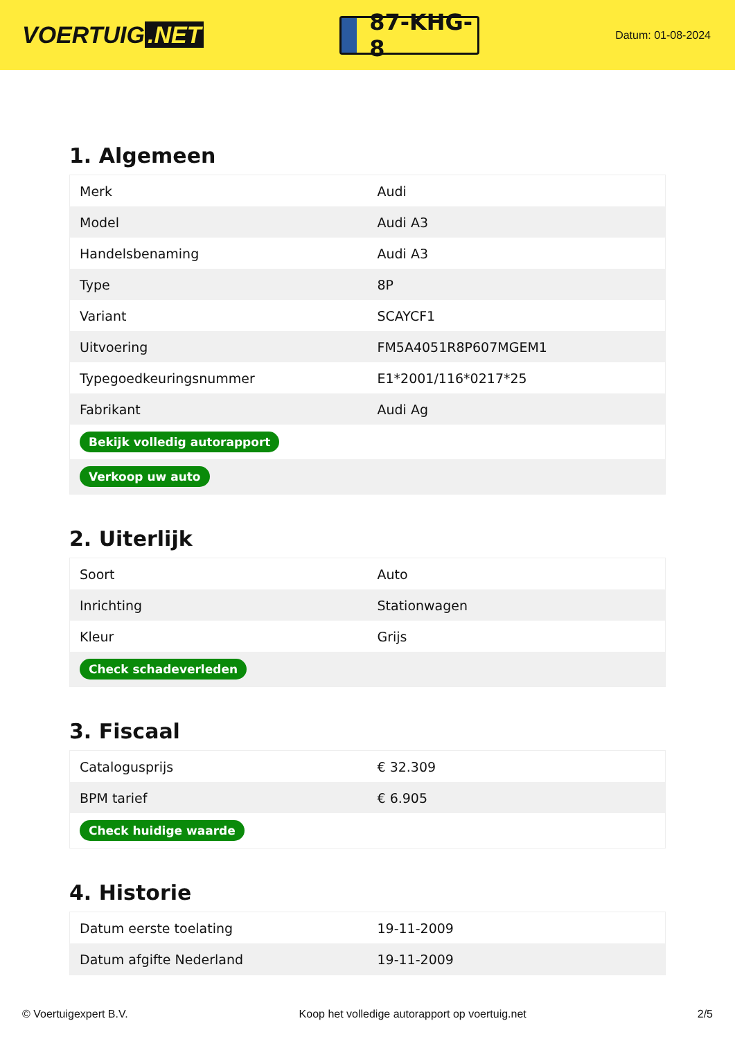VOERTUIG.NET
87-KHG-8
Datum: 01-08-2024
1. Algemeen
| Merk | Audi |
| Model | Audi A3 |
| Handelsbenaming | Audi A3 |
| Type | 8P |
| Variant | SCAYCF1 |
| Uitvoering | FM5A4051R8P607MGEM1 |
| Typegoedkeuringsnummer | E1*2001/116*0217*25 |
| Fabrikant | Audi Ag |
| Bekijk volledig autorapport | |
| Verkoop uw auto | |
2. Uiterlijk
| Soort | Auto |
| Inrichting | Stationwagen |
| Kleur | Grijs |
| Check schadeverleden | |
3. Fiscaal
| Catalogusprijs | € 32.309 |
| BPM tarief | € 6.905 |
| Check huidige waarde | |
4. Historie
| Datum eerste toelating | 19-11-2009 |
| Datum afgifte Nederland | 19-11-2009 |
© Voertuigexpert B.V. Koop het volledige autorapport op voertuig.net 2/5